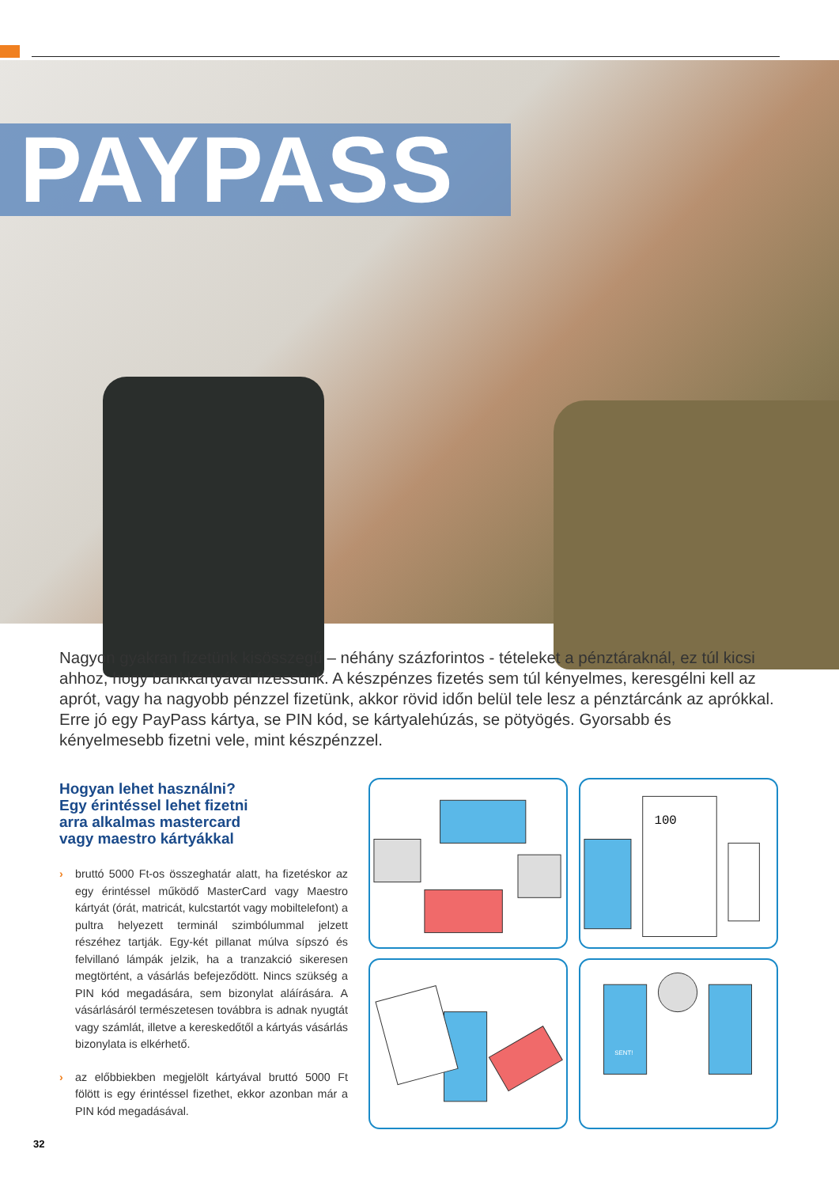PAYPASS
Nagyon gyakran fizetünk kisösszegű – néhány százforintos - tételeket a pénztáraknál, ez túl kicsi ahhoz, hogy bankkártyával fizessünk. A készpénzes fizetés sem túl kényelmes, keresgélni kell az aprót, vagy ha nagyobb pénzzel fizetünk, akkor rövid időn belül tele lesz a pénztárcánk az aprókkal. Erre jó egy PayPass kártya, se PIN kód, se kártyalehúzás, se pötyögés. Gyorsabb és kényelmesebb fizetni vele, mint készpénzzel.
Hogyan lehet használni?
Egy érintéssel lehet fizetni
arra alkalmas mastercard
vagy maestro kártyákkal
› bruttó 5000 Ft-os összeghatár alatt, ha fizetéskor az egy érintéssel működő MasterCard vagy Maestro kártyát (órát, matricát, kulcstartót vagy mobiltelefont) a pultra helyezett terminál szimbólummal jelzett részéhez tartják. Egy-két pillanat múlva sípszó és felvillanó lámpák jelzik, ha a tranzakció sikeresen megtörtént, a vásárlás befejeződött. Nincs szükség a PIN kód megadására, sem bizonylat aláírására. A vásárlásáról természetesen továbbra is adnak nyugtát vagy számlát, illetve a kereskedőtől a kártyás vásárlás bizonylata is elkérhető.
› az előbbiekben megjelölt kártyával bruttó 5000 Ft fölött is egy érintéssel fizethet, ekkor azonban már a PIN kód megadásával.
100
SENT!
32